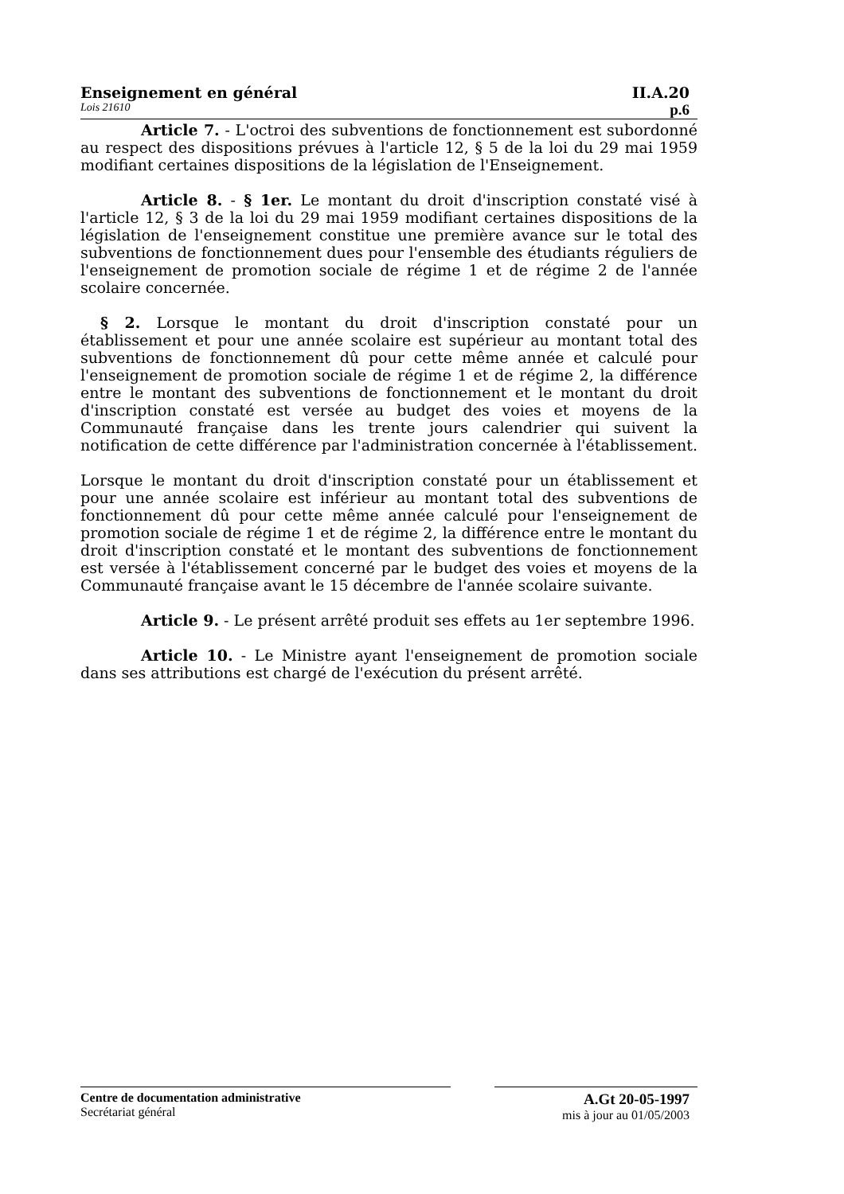Enseignement en général II.A.20
Lois 21610 p.6
Article 7. - L'octroi des subventions de fonctionnement est subordonné au respect des dispositions prévues à l'article 12, § 5 de la loi du 29 mai 1959 modifiant certaines dispositions de la législation de l'Enseignement.
Article 8. - § 1er. Le montant du droit d'inscription constaté visé à l'article 12, § 3 de la loi du 29 mai 1959 modifiant certaines dispositions de la législation de l'enseignement constitue une première avance sur le total des subventions de fonctionnement dues pour l'ensemble des étudiants réguliers de l'enseignement de promotion sociale de régime 1 et de régime 2 de l'année scolaire concernée.
§ 2. Lorsque le montant du droit d'inscription constaté pour un établissement et pour une année scolaire est supérieur au montant total des subventions de fonctionnement dû pour cette même année et calculé pour l'enseignement de promotion sociale de régime 1 et de régime 2, la différence entre le montant des subventions de fonctionnement et le montant du droit d'inscription constaté est versée au budget des voies et moyens de la Communauté française dans les trente jours calendrier qui suivent la notification de cette différence par l'administration concernée à l'établissement.
Lorsque le montant du droit d'inscription constaté pour un établissement et pour une année scolaire est inférieur au montant total des subventions de fonctionnement dû pour cette même année calculé pour l'enseignement de promotion sociale de régime 1 et de régime 2, la différence entre le montant du droit d'inscription constaté et le montant des subventions de fonctionnement est versée à l'établissement concerné par le budget des voies et moyens de la Communauté française avant le 15 décembre de l'année scolaire suivante.
Article 9. - Le présent arrêté produit ses effets au 1er septembre 1996.
Article 10. - Le Ministre ayant l'enseignement de promotion sociale dans ses attributions est chargé de l'exécution du présent arrêté.
Centre de documentation administrative
Secrétariat général
A.Gt 20-05-1997
mis à jour au 01/05/2003